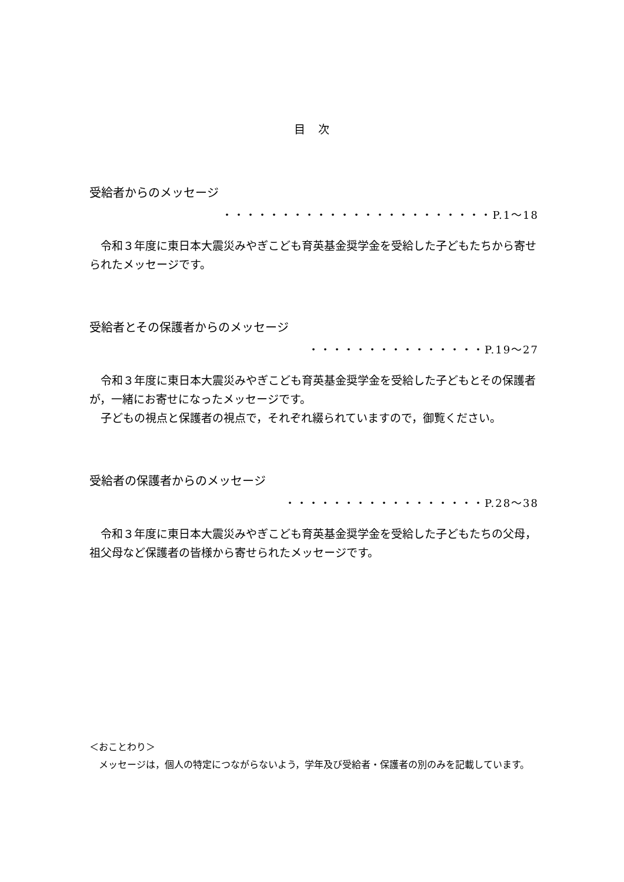目 次
受給者からのメッセージ
・・・・・・・・・・・・・・・・・・・・・・・P.1〜18
　令和３年度に東日本大震災みやぎこども育英基金奨学金を受給した子どもたちから寄せられたメッセージです。
受給者とその保護者からのメッセージ
・・・・・・・・・・・・・・・P.19〜27
　令和３年度に東日本大震災みやぎこども育英基金奨学金を受給した子どもとその保護者が，一緒にお寄せになったメッセージです。
　子どもの視点と保護者の視点で，それぞれ綴られていますので，御覧ください。
受給者の保護者からのメッセージ
・・・・・・・・・・・・・・・・・P.28〜38
　令和３年度に東日本大震災みやぎこども育英基金奨学金を受給した子どもたちの父母，祖父母など保護者の皆様から寄せられたメッセージです。
＜おことわり＞
　メッセージは，個人の特定につながらないよう，学年及び受給者・保護者の別のみを記載しています。